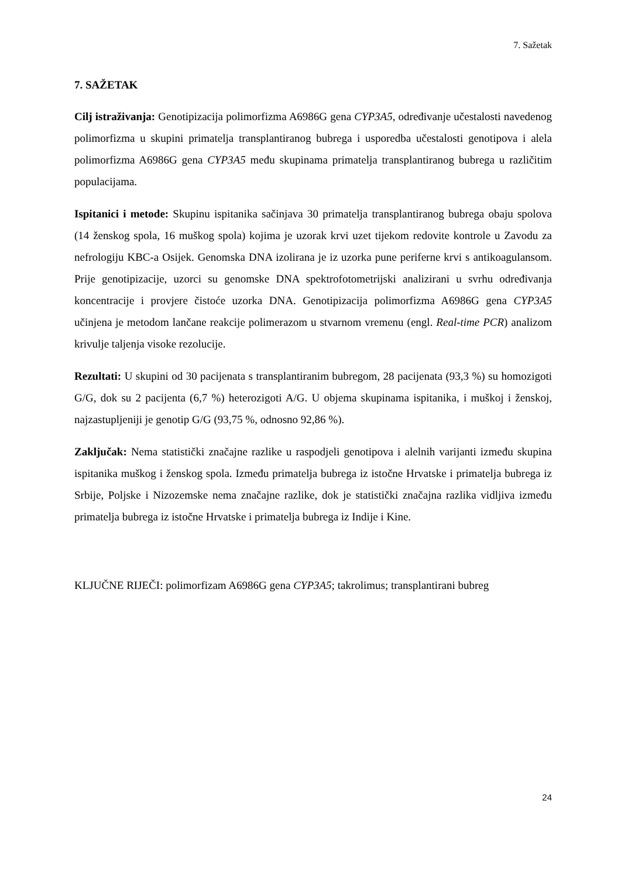7. Sažetak
7. SAŽETAK
Cilj istraživanja: Genotipizacija polimorfizma A6986G gena CYP3A5, određivanje učestalosti navedenog polimorfizma u skupini primatelja transplantiranog bubrega i usporedba učestalosti genotipova i alela polimorfizma A6986G gena CYP3A5 među skupinama primatelja transplantiranog bubrega u različitim populacijama.
Ispitanici i metode: Skupinu ispitanika sačinjava 30 primatelja transplantiranog bubrega obaju spolova (14 ženskog spola, 16 muškog spola) kojima je uzorak krvi uzet tijekom redovite kontrole u Zavodu za nefrologiju KBC-a Osijek. Genomska DNA izolirana je iz uzorka pune periferne krvi s antikoagulansom. Prije genotipizacije, uzorci su genomske DNA spektrofotometrijski analizirani u svrhu određivanja koncentracije i provjere čistoće uzorka DNA. Genotipizacija polimorfizma A6986G gena CYP3A5 učinjena je metodom lančane reakcije polimerazom u stvarnom vremenu (engl. Real-time PCR) analizom krivulje taljenja visoke rezolucije.
Rezultati: U skupini od 30 pacijenata s transplantiranim bubregom, 28 pacijenata (93,3 %) su homozigoti G/G, dok su 2 pacijenta (6,7 %) heterozigoti A/G. U objema skupinama ispitanika, i muškoj i ženskoj, najzastupljeniji je genotip G/G (93,75 %, odnosno 92,86 %).
Zaključak: Nema statistički značajne razlike u raspodjeli genotipova i alelnih varijanti između skupina ispitanika muškog i ženskog spola. Između primatelja bubrega iz istočne Hrvatske i primatelja bubrega iz Srbije, Poljske i Nizozemske nema značajne razlike, dok je statistički značajna razlika vidljiva između primatelja bubrega iz istočne Hrvatske i primatelja bubrega iz Indije i Kine.
KLJUČNE RIJEČI: polimorfizam A6986G gena CYP3A5; takrolimus; transplantirani bubreg
24